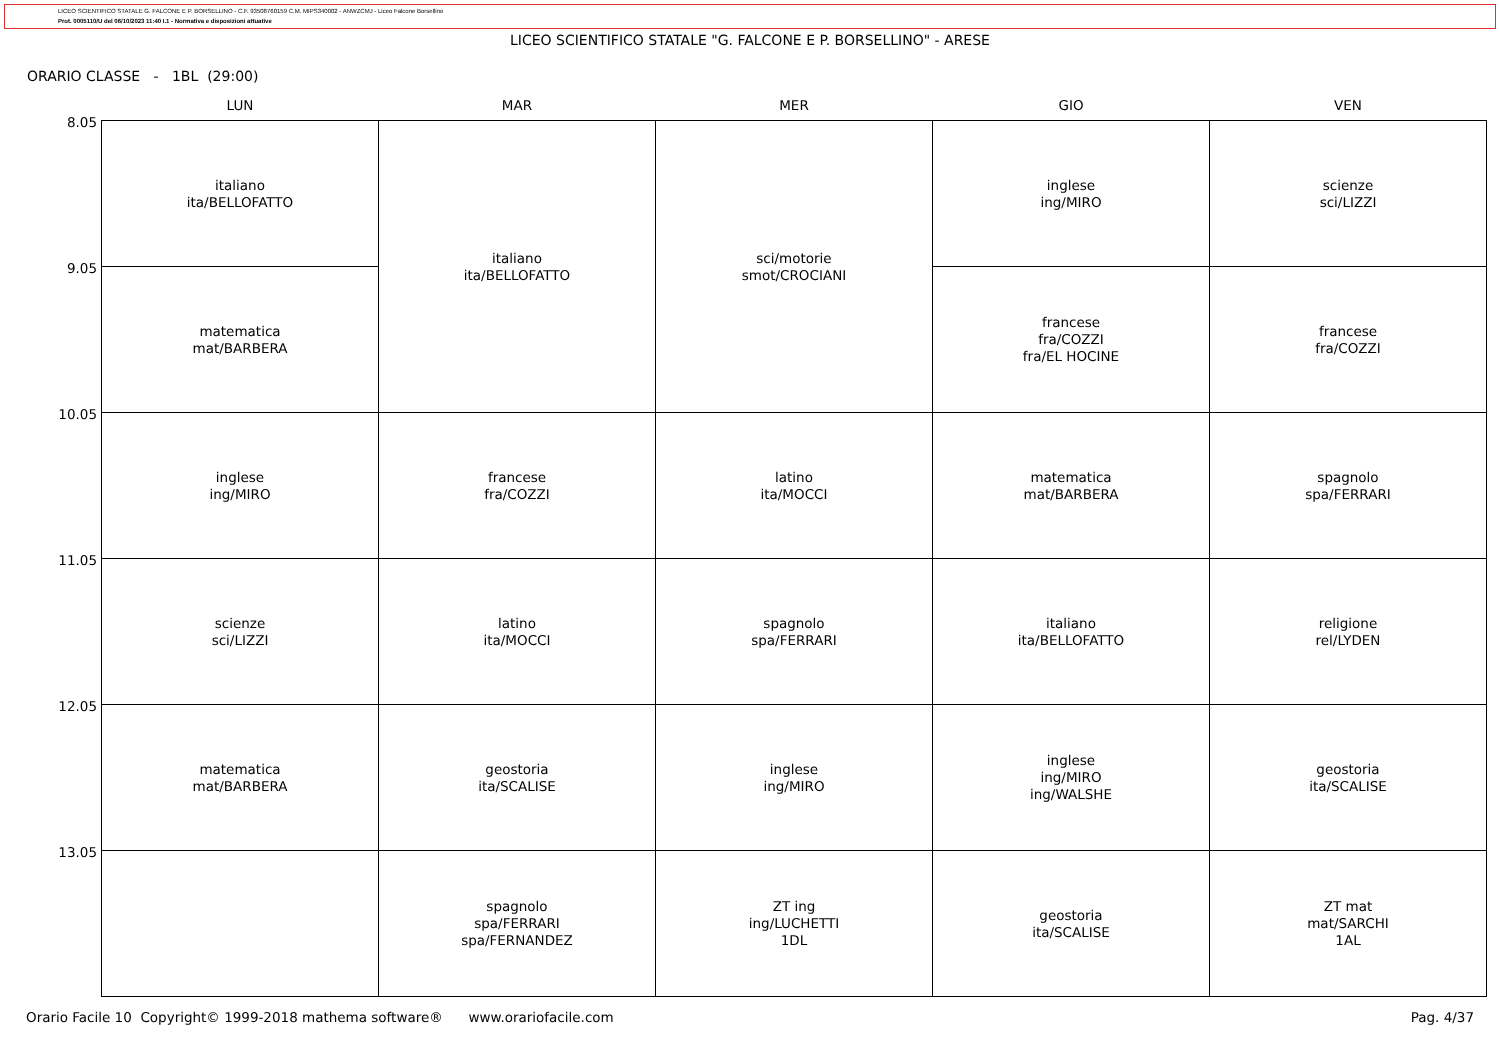LICEO SCIENTIFICO STATALE G. FALCONE E P. BORSELLINO - C.F. 93508760159 C.M. MIPS340002 - ANWZCMJ - Liceo Falcone Borsellino
Prot. 0005110/U del 06/10/2023 11:40 I.1 - Normativa e disposizioni attuative
LICEO SCIENTIFICO STATALE "G. FALCONE E P. BORSELLINO" - ARESE
ORARIO CLASSE - 1BL (29:00)
| | LUN | MAR | MER | GIO | VEN |
| --- | --- | --- | --- | --- | --- |
| 8.05 | italiano ita/BELLOFATTO | italiano ita/BELLOFATTO | sci/motorie smot/CROCIANI | inglese ing/MIRO | scienze sci/LIZZI |
| 9.05 | matematica mat/BARBERA | | | francese fra/COZZI fra/EL HOCINE | francese fra/COZZI |
| 10.05 | inglese ing/MIRO | francese fra/COZZI | latino ita/MOCCI | matematica mat/BARBERA | spagnolo spa/FERRARI |
| 11.05 | scienze sci/LIZZI | latino ita/MOCCI | spagnolo spa/FERRARI | italiano ita/BELLOFATTO | religione rel/LYDEN |
| 12.05 | matematica mat/BARBERA | geostoria ita/SCALISE | inglese ing/MIRO | inglese ing/MIRO ing/WALSHE | geostoria ita/SCALISE |
| 13.05 | | spagnolo spa/FERRARI spa/FERNANDEZ | ZT ing ing/LUCHETTI 1DL | geostoria ita/SCALISE | ZT mat mat/SARCHI 1AL |
Orario Facile 10 Copyright© 1999-2018 mathema software® www.orariofacile.com Pag. 4/37